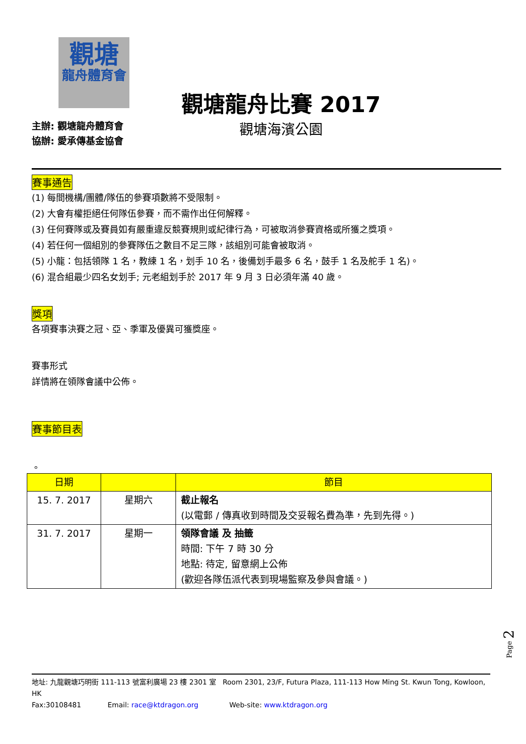觀塘
龍舟體育會
觀塘龍舟比賽 2017
觀塘海濱公園
主辦: 觀塘龍舟體育會
協辦: 愛承傳基金協會
賽事通告
(1) 每間機構/團體/隊伍的參賽項數將不受限制。
(2) 大會有權拒絕任何隊伍參賽，而不需作出任何解釋。
(3) 任何賽隊或及賽員如有嚴重違反競賽規則或紀律行為，可被取消參賽資格或所獲之獎項。
(4) 若任何一個組別的參賽隊伍之數目不足三隊，該組別可能會被取消。
(5) 小龍：包括領隊 1 名，教練 1 名，划手 10 名，後備划手最多 6 名，鼓手 1 名及舵手 1 名)。
(6) 混合組最少四名女划手; 元老組划手於 2017 年 9 月 3 日必須年滿 40 歲。
獎項
各項賽事決賽之冠、亞、季軍及優異可獲獎座。
賽事形式
詳情將在領隊會議中公佈。
賽事節目表
。
| 日期 | | 節目 |
| --- | --- | --- |
| 15. 7. 2017 | 星期六 | 截止報名 (以電郵 / 傳真收到時間及交妥報名費為準，先到先得。) |
| 31. 7. 2017 | 星期一 | 領隊會議 及 抽籤 時間: 下午 7 時 30 分 地點: 待定, 留意網上公佈 (歡迎各隊伍派代表到現場監察及參與會議。) |
Page 2
地址: 九龍觀塘巧明街 111-113 號富利廣場 23 樓 2301 室 Room 2301, 23/F, Futura Plaza, 111-113 How Ming St. Kwun Tong, Kowloon, HK
Fax:30108481 Email: race@ktdragon.org Web-site: www.ktdragon.org